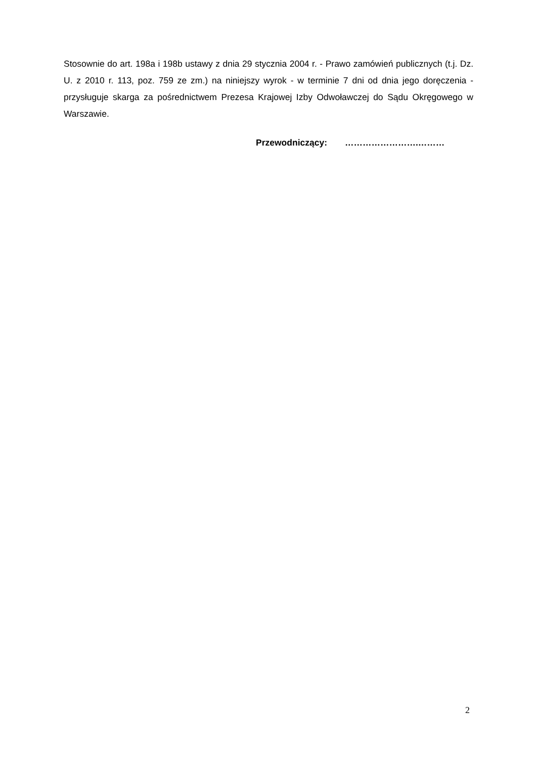Stosownie do art. 198a i 198b ustawy z dnia 29 stycznia 2004 r. - Prawo zamówień publicznych (t.j. Dz. U. z 2010 r. 113, poz. 759 ze zm.) na niniejszy wyrok - w terminie 7 dni od dnia jego doręczenia - przysługuje skarga za pośrednictwem Prezesa Krajowej Izby Odwoławczej do Sądu Okręgowego w Warszawie.
Przewodniczący: …………………….………
2